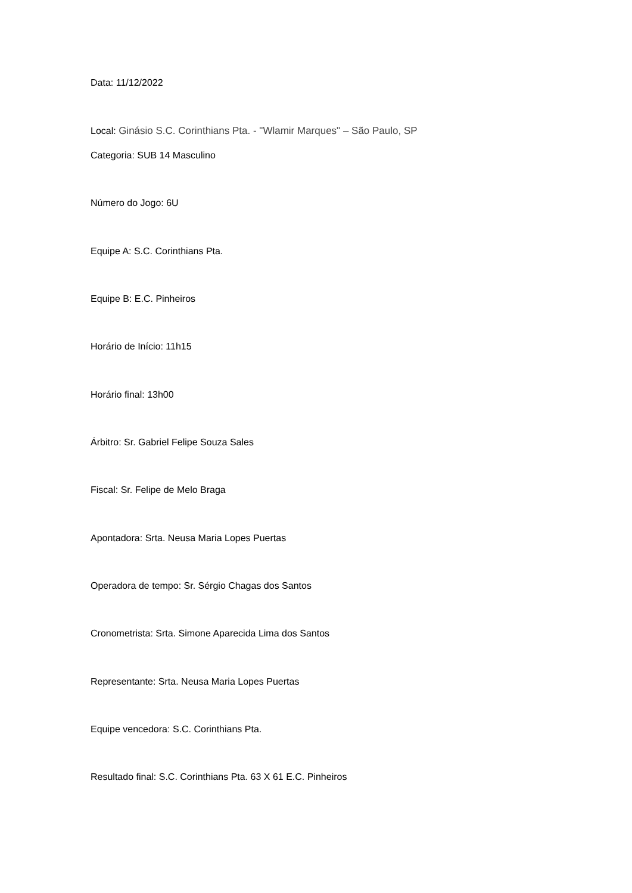Data: 11/12/2022
Local: Ginásio S.C. Corinthians Pta. - "Wlamir Marques" – São Paulo, SP
Categoria: SUB 14 Masculino
Número do Jogo: 6U
Equipe A: S.C. Corinthians Pta.
Equipe B: E.C. Pinheiros
Horário de Início: 11h15
Horário final: 13h00
Árbitro: Sr. Gabriel Felipe Souza Sales
Fiscal: Sr. Felipe de Melo Braga
Apontadora: Srta. Neusa Maria Lopes Puertas
Operadora de tempo: Sr. Sérgio Chagas dos Santos
Cronometrista: Srta. Simone Aparecida Lima dos Santos
Representante: Srta. Neusa Maria Lopes Puertas
Equipe vencedora: S.C. Corinthians Pta.
Resultado final: S.C. Corinthians Pta. 63 X 61 E.C. Pinheiros